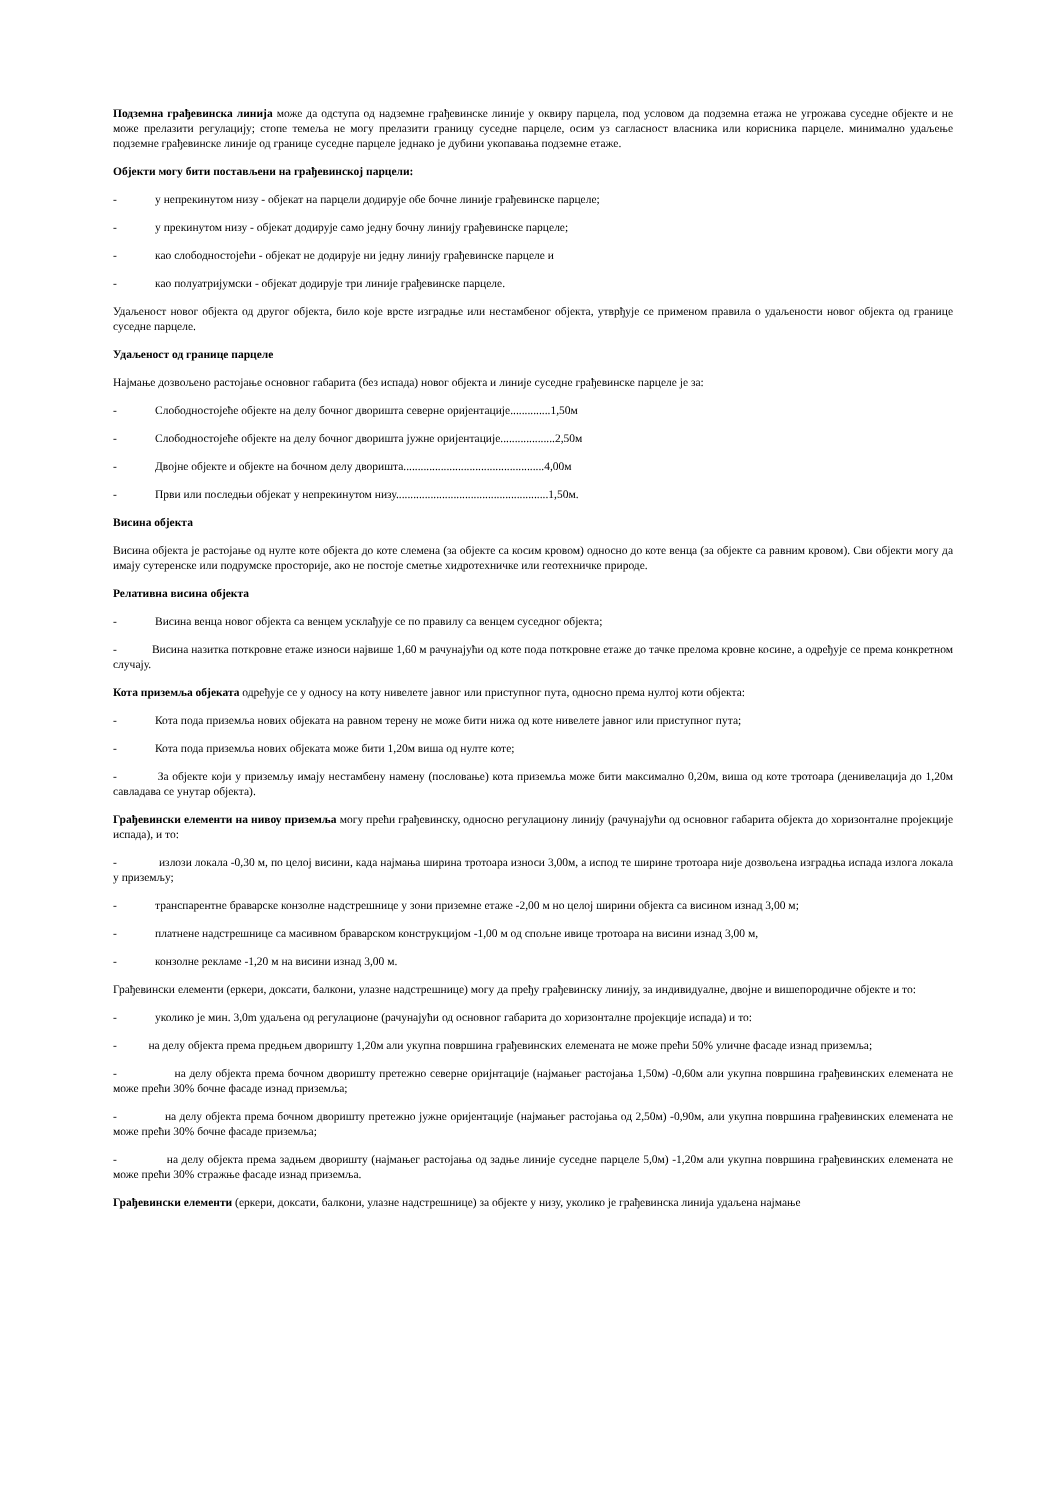Подземна грађевинска линија може да одступа од надземне грађевинске линије у оквиру парцела, под условом да подземна етажа не угрожава суседне објекте и не може прелазити регулацију; стопе темеља не могу прелазити границу суседне парцеле, осим уз сагласност власника или корисника парцеле. минимално удаљење подземне грађевинске линије од границе суседне парцеле једнако је дубини укопавања подземне етаже.
Објекти могу бити постављени на грађевинској парцели:
- у непрекинутом низу - објекат на парцели додирује обе бочне линије грађевинске парцеле;
- у прекинутом низу - објекат додирује само једну бочну линију грађевинске парцеле;
- као слободностојећи - објекат не додирује ни једну линију грађевинске парцеле и
- као полуатријумски - објекат додирује три линије грађевинске парцеле.
Удаљеност новог објекта од другог објекта, било које врсте изградње или нестамбеног објекта, утврђује се применом правила о удаљености новог објекта од границе суседне парцеле.
Удаљеност од границе парцеле
Најмање дозвољено растојање основног габарита (без испада) новог објекта и линије суседне грађевинске парцеле је за:
- Слободностојеће објекте на делу бочног дворишта северне оријентације..............1,50м
- Слободностојеће објекте на делу бочног дворишта јужне оријентације...................2,50м
- Двојне објекте и објекте на бочном делу дворишта.................................................4,00м
- Први или последњи објекат у непрекинутом низу.....................................................1,50м.
Висина објекта
Висина објекта је растојање од нулте коте објекта до коте слемена (за објекте са косим кровом) односно до коте венца (за објекте са равним кровом). Сви објекти могу да имају сутеренске или подрумске просторије, ако не постоје сметње хидротехничке или геотехничке природе.
Релативна висина објекта
- Висина венца новог објекта са венцем усклађује се по правилу са венцем суседног објекта;
- Висина назитка поткровне етаже износи највише 1,60 м рачунајући од коте пода поткровне етаже до тачке прелома кровне косине, а одређује се према конкретном случају.
Кота приземља објеката одређује се у односу на коту нивелете јавног или приступног пута, односно према нултој коти објекта:
- Кота пода приземља нових објеката на равном терену не може бити нижа од коте нивелете јавног или приступног пута;
- Кота пода приземља нових објеката може бити 1,20м виша од нулте коте;
- За објекте који у приземљу имају нестамбену намену (пословање) кота приземља може бити максимално 0,20м, виша од коте тротоара (денивелација до 1,20м савладава се унутар објекта).
Грађевински елементи на нивоу приземља могу прећи грађевинску, односно регулациону линију (рачунајући од основног габарита објекта до хоризонталне пројекције испада), и то:
- излози локала -0,30 м, по целој висини, када најмања ширина тротоара износи 3,00м, а испод те ширине тротоара није дозвољена изградња испада излога локала у приземљу;
- транспарентне браварске конзолне надстрешнице у зони приземне етаже -2,00 м но целој ширини објекта са висином изнад 3,00 м;
- платнене надстрешнице са масивном браварском конструкцијом -1,00 м од спољне ивице тротоара на висини изнад 3,00 м,
- конзолне рекламе -1,20 м на висини изнад 3,00 м.
Грађевински елементи (еркери, доксати, балкони, улазне надстрешнице) могу да пређу грађевинску линију, за индивидуалне, двојне и вишепородичне објекте и то:
- уколико је мин. 3,0m удаљена од регулационе (рачунајући од основног габарита до хоризонталне пројекције испада) и то:
- на делу објекта према предњем дворишту 1,20м али укупна површина грађевинских елемената не може прећи 50% уличне фасаде изнад приземља;
- на делу објекта према бочном дворишту претежно северне оријнтације (најмањег растојања 1,50м) -0,60м али укупна површина грађевинских елемената не може прећи 30% бочне фасаде изнад приземља;
- на делу објекта према бочном дворишту претежно јужне оријентације (најмањег растојања од 2,50м) -0,90м, али укупна површина грађевинских елемената не може прећи 30% бочне фасаде приземља;
- на делу објекта према задњем дворишту (најмањег растојања од задње линије суседне парцеле 5,0м) -1,20м али укупна површина грађевинских елемената не може прећи 30% стражње фасаде изнад приземља.
Грађевински елементи (еркери, доксати, балкони, улазне надстрешнице) за објекте у низу, уколико је грађевинска линија удаљена најмање